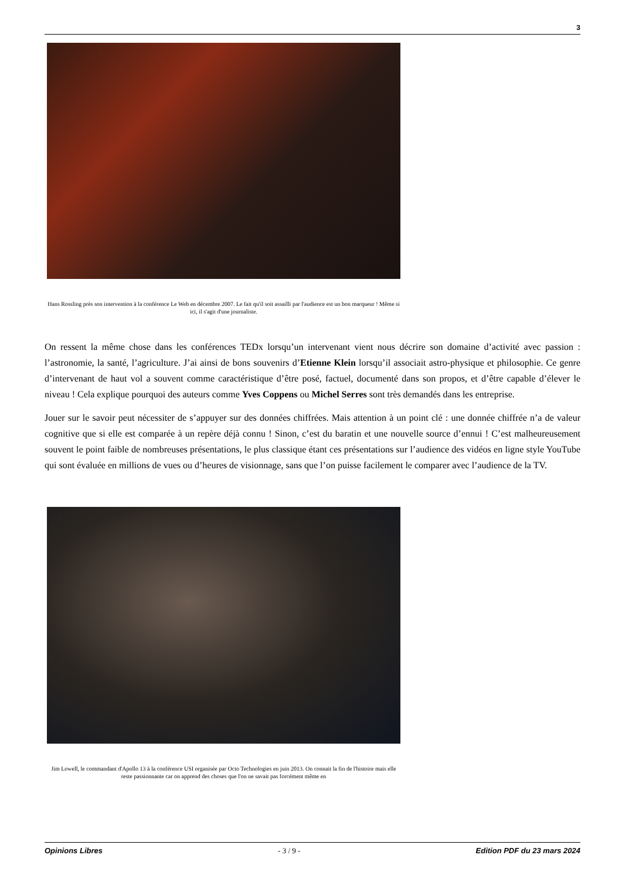3
Hans Rossling près son intervention à la conférence Le Web en décembre 2007. Le fait qu'il soit assailli par l'audience est un bon marqueur ! Même si ici, il s'agit d'une journaliste.
On ressent la même chose dans les conférences TEDx lorsqu’un intervenant vient nous décrire son domaine d’activité avec passion : l’astronomie, la santé, l’agriculture. J’ai ainsi de bons souvenirs d’Etienne Klein lorsqu’il associait astro-physique et philosophie. Ce genre d’intervenant de haut vol a souvent comme caractéristique d’être posé, factuel, documenté dans son propos, et d’être capable d’élever le niveau ! Cela explique pourquoi des auteurs comme Yves Coppens ou Michel Serres sont très demandés dans les entreprise.
Jouer sur le savoir peut nécessiter de s’appuyer sur des données chiffrées. Mais attention à un point clé : une donnée chiffrée n’a de valeur cognitive que si elle est comparée à un repère déjà connu ! Sinon, c’est du baratin et une nouvelle source d’ennui ! C’est malheureusement souvent le point faible de nombreuses présentations, le plus classique étant ces présentations sur l’audience des vidéos en ligne style YouTube qui sont évaluée en millions de vues ou d’heures de visionnage, sans que l’on puisse facilement le comparer avec l’audience de la TV.
Jim Lowell, le commandant d'Apollo 13 à la conférence USI organisée par Octo Technologies en juin 2013. On connait la fin de l'histoire mais elle reste passionnante car on apprend des choses que l'on ne savait pas forcément même en
Opinions Libres - 3 / 9 - Edition PDF du 23 mars 2024